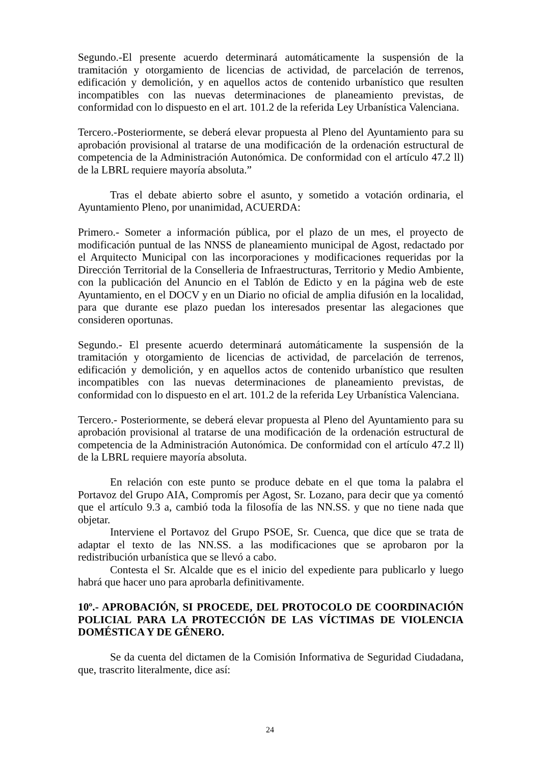Segundo.-El presente acuerdo determinará automáticamente la suspensión de la tramitación y otorgamiento de licencias de actividad, de parcelación de terrenos, edificación y demolición, y en aquellos actos de contenido urbanístico que resulten incompatibles con las nuevas determinaciones de planeamiento previstas, de conformidad con lo dispuesto en el art. 101.2 de la referida Ley Urbanística Valenciana.
Tercero.-Posteriormente, se deberá elevar propuesta al Pleno del Ayuntamiento para su aprobación provisional al tratarse de una modificación de la ordenación estructural de competencia de la Administración Autonómica. De conformidad con el artículo 47.2 ll) de la LBRL requiere mayoría absoluta.”
Tras el debate abierto sobre el asunto, y sometido a votación ordinaria, el Ayuntamiento Pleno, por unanimidad, ACUERDA:
Primero.- Someter a información pública, por el plazo de un mes, el proyecto de modificación puntual de las NNSS de planeamiento municipal de Agost, redactado por el Arquitecto Municipal con las incorporaciones y modificaciones requeridas por la Dirección Territorial de la Conselleria de Infraestructuras, Territorio y Medio Ambiente, con la publicación del Anuncio en el Tablón de Edicto y en la página web de este Ayuntamiento, en el DOCV y en un Diario no oficial de amplia difusión en la localidad, para que durante ese plazo puedan los interesados presentar las alegaciones que consideren oportunas.
Segundo.- El presente acuerdo determinará automáticamente la suspensión de la tramitación y otorgamiento de licencias de actividad, de parcelación de terrenos, edificación y demolición, y en aquellos actos de contenido urbanístico que resulten incompatibles con las nuevas determinaciones de planeamiento previstas, de conformidad con lo dispuesto en el art. 101.2 de la referida Ley Urbanística Valenciana.
Tercero.- Posteriormente, se deberá elevar propuesta al Pleno del Ayuntamiento para su aprobación provisional al tratarse de una modificación de la ordenación estructural de competencia de la Administración Autonómica. De conformidad con el artículo 47.2 ll) de la LBRL requiere mayoría absoluta.
En relación con este punto se produce debate en el que toma la palabra el Portavoz del Grupo AIA, Compromís per Agost, Sr. Lozano, para decir que ya comentó que el artículo 9.3 a, cambió toda la filosofía de las NN.SS. y que no tiene nada que objetar.
Interviene el Portavoz del Grupo PSOE, Sr. Cuenca, que dice que se trata de adaptar el texto de las NN.SS. a las modificaciones que se aprobaron por la redistribución urbanística que se llevó a cabo.
Contesta el Sr. Alcalde que es el inicio del expediente para publicarlo y luego habrá que hacer uno para aprobarla definitivamente.
10º.- APROBACIÓN, SI PROCEDE, DEL PROTOCOLO DE COORDINACIÓN POLICIAL PARA LA PROTECCIÓN DE LAS VÍCTIMAS DE VIOLENCIA DOMÉSTICA Y DE GÉNERO.
Se da cuenta del dictamen de la Comisión Informativa de Seguridad Ciudadana, que, trascrito literalmente, dice así:
24